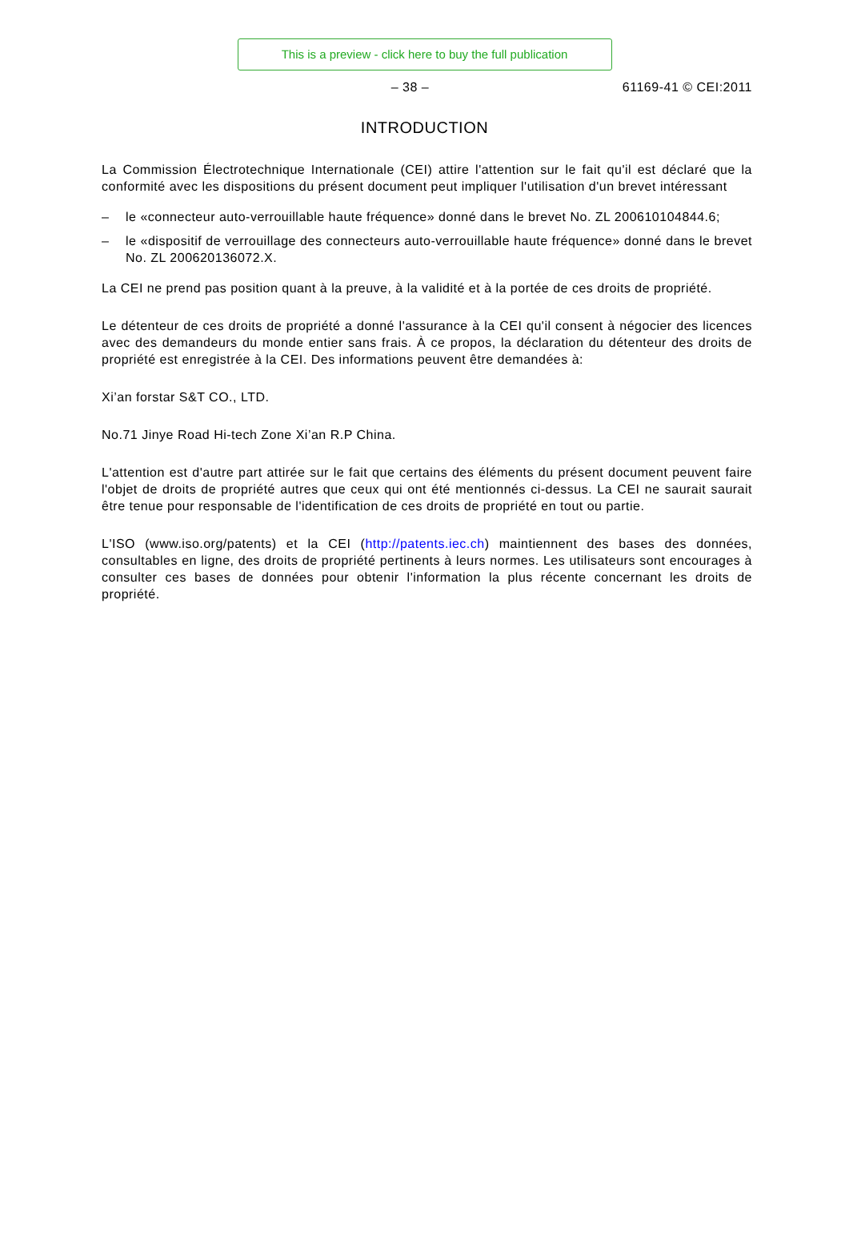This is a preview - click here to buy the full publication
– 38 – 61169-41 © CEI:2011
INTRODUCTION
La Commission Électrotechnique Internationale (CEI) attire l'attention sur le fait qu'il est déclaré que la conformité avec les dispositions du présent document peut impliquer l'utilisation d'un brevet intéressant
– le «connecteur auto-verrouillable haute fréquence» donné dans le brevet No. ZL 200610104844.6;
– le «dispositif de verrouillage des connecteurs auto-verrouillable haute fréquence» donné dans le brevet No. ZL 200620136072.X.
La CEI ne prend pas position quant à la preuve, à la validité et à la portée de ces droits de propriété.
Le détenteur de ces droits de propriété a donné l'assurance à la CEI qu'il consent à négocier des licences avec des demandeurs du monde entier sans frais. À ce propos, la déclaration du détenteur des droits de propriété est enregistrée à la CEI. Des informations peuvent être demandées à:
Xi’an forstar S&T CO., LTD.
No.71 Jinye Road Hi-tech Zone Xi’an R.P China.
L'attention est d'autre part attirée sur le fait que certains des éléments du présent document peuvent faire l'objet de droits de propriété autres que ceux qui ont été mentionnés ci-dessus. La CEI ne saurait saurait être tenue pour responsable de l'identification de ces droits de propriété en tout ou partie.
L'ISO (www.iso.org/patents) et la CEI (http://patents.iec.ch) maintiennent des bases des données, consultables en ligne, des droits de propriété pertinents à leurs normes. Les utilisateurs sont encourages à consulter ces bases de données pour obtenir l'information la plus récente concernant les droits de propriété.